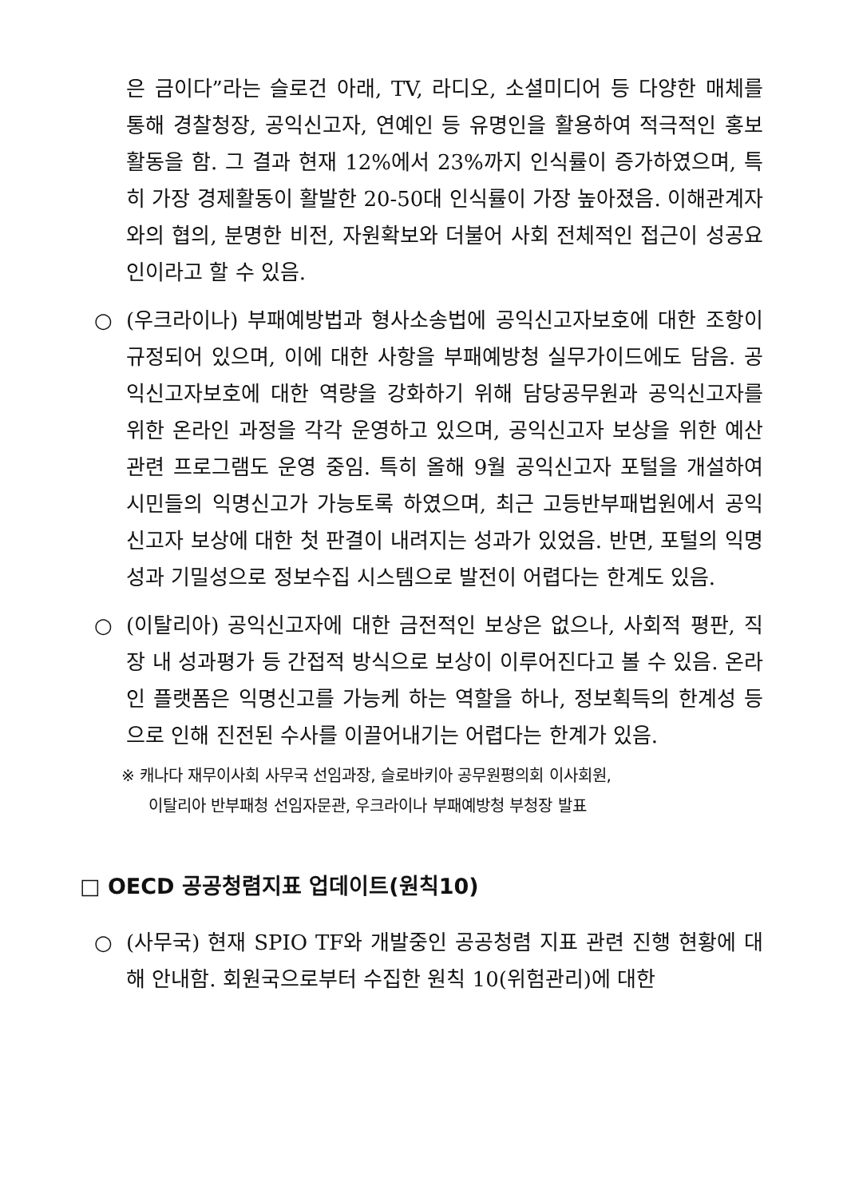은 금이다”라는 슬로건 아래, TV, 라디오, 소셜미디어 등 다양한 매체를 통해 경찰청장, 공익신고자, 연예인 등 유명인을 활용하여 적극적인 홍보활동을 함. 그 결과 현재 12%에서 23%까지 인식률이 증가하였으며, 특히 가장 경제활동이 활발한 20-50대 인식률이 가장 높아졌음. 이해관계자와의 협의, 분명한 비전, 자원확보와 더불어 사회 전체적인 접근이 성공요인이라고 할 수 있음.
○ (우크라이나) 부패예방법과 형사소송법에 공익신고자보호에 대한 조항이 규정되어 있으며, 이에 대한 사항을 부패예방청 실무가이드에도 담음. 공익신고자보호에 대한 역량을 강화하기 위해 담당공무원과 공익신고자를 위한 온라인 과정을 각각 운영하고 있으며, 공익신고자 보상을 위한 예산 관련 프로그램도 운영 중임. 특히 올해 9월 공익신고자 포털을 개설하여 시민들의 익명신고가 가능토록 하였으며, 최근 고등반부패법원에서 공익신고자 보상에 대한 첫 판결이 내려지는 성과가 있었음. 반면, 포털의 익명성과 기밀성으로 정보수집 시스템으로 발전이 어렵다는 한계도 있음.
○ (이탈리아) 공익신고자에 대한 금전적인 보상은 없으나, 사회적 평판, 직장 내 성과평가 등 간접적 방식으로 보상이 이루어진다고 볼 수 있음. 온라인 플랫폼은 익명신고를 가능케 하는 역할을 하나, 정보획득의 한계성 등으로 인해 진전된 수사를 이끌어내기는 어렵다는 한계가 있음.
※ 캐나다 재무이사회 사무국 선임과장, 슬로바키아 공무원평의회 이사회원,
이탈리아 반부패청 선임자문관, 우크라이나 부패예방청 부청장 발표
□ OECD 공공청렴지표 업데이트(원칙10)
○ (사무국) 현재 SPIO TF와 개발중인 공공청렴 지표 관련 진행 현황에 대해 안내함. 회원국으로부터 수집한 원칙 10(위험관리)에 대한